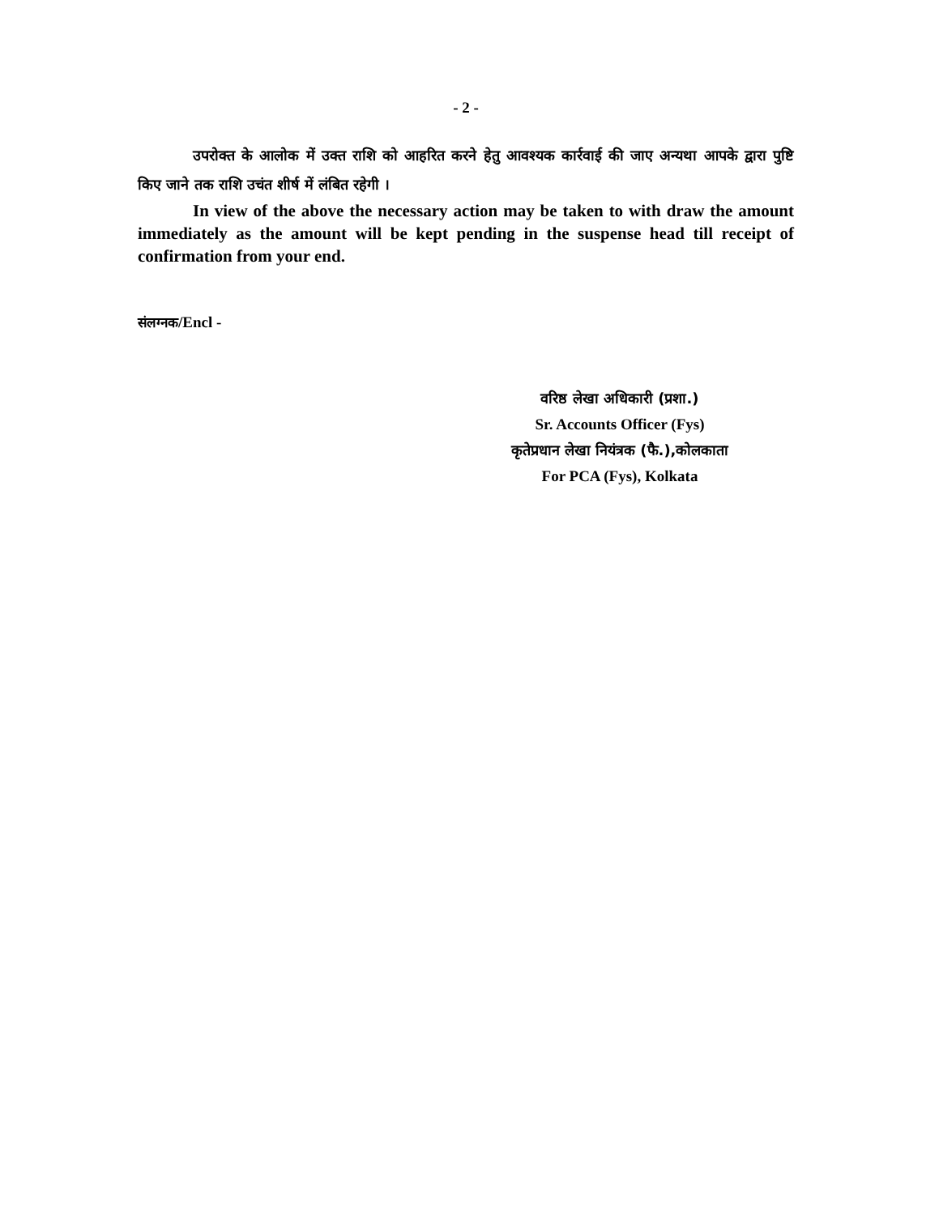- 2 -
उपरोक्त के आलोक में उक्त राशि को आहरित करने हेतु आवश्यक कार्रवाई की जाए अन्यथा आपके द्वारा पुष्टि किए जाने तक राशि उचंत शीर्ष में लंबित रहेगी ।
In view of the above the necessary action may be taken to with draw the amount immediately as the amount will be kept pending in the suspense head till receipt of confirmation from your end.
संलग्नक/Encl -
वरिष्ठ लेखा अधिकारी (प्रशा.)
Sr. Accounts Officer (Fys)
कृतेप्रधान लेखा नियंत्रक (फै.),कोलकाता
For PCA (Fys), Kolkata